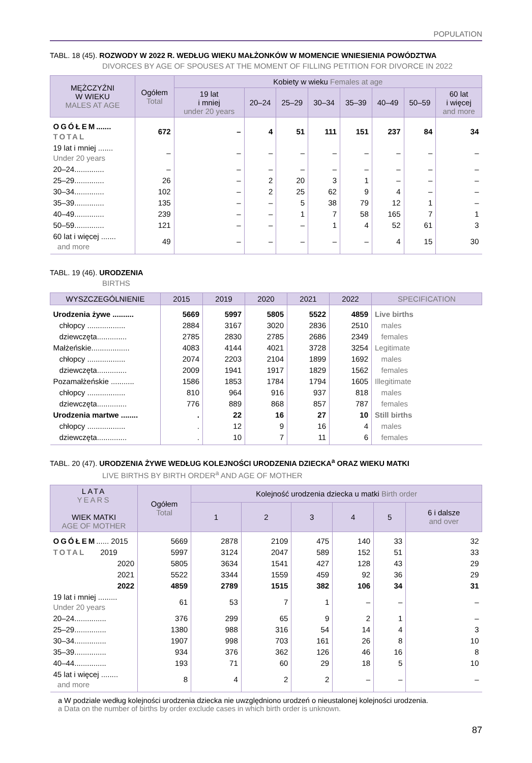POPULATION
TABL. 18 (45). ROZWODY W 2022 R. WEDŁUG WIEKU MAŁŻONKÓW W MOMENCIE WNIESIENIA POWÓDZTWA
DIVORCES BY AGE OF SPOUSES AT THE MOMENT OF FILLING PETITION FOR DIVORCE IN 2022
| MĘŻCZYŹNI W WIEKU MALES AT AGE | Ogółem Total | Kobiety w wieku Females at age | | | | | | | |
| --- | --- | --- | --- | --- | --- | --- | --- | --- | --- |
| | | 19 lat i mniej under 20 years | 20–24 | 25–29 | 30–34 | 35–39 | 40–49 | 50–59 | 60 lat i więcej and more |
| OGÓŁEM ....... TOTAL | 672 | – | 4 | 51 | 111 | 151 | 237 | 84 | 34 |
| 19 lat i mniej ....... Under 20 years | – | – | – | – | – | – | – | – | – |
| 20–24.............. | – | – | – | – | – | – | – | – | – |
| 25–29.............. | 26 | – | 2 | 20 | 3 | 1 | – | – | – |
| 30–34.............. | 102 | – | 2 | 25 | 62 | 9 | 4 | – | – |
| 35–39.............. | 135 | – | – | 5 | 38 | 79 | 12 | 1 | – |
| 40–49.............. | 239 | – | – | 1 | 7 | 58 | 165 | 7 | 1 |
| 50–59.............. | 121 | – | – | – | 1 | 4 | 52 | 61 | 3 |
| 60 lat i więcej ....... and more | 49 | – | – | – | – | – | 4 | 15 | 30 |
TABL. 19 (46). URODZENIA
BIRTHS
| WYSZCZEGÓLNIENIE | 2015 | 2019 | 2020 | 2021 | 2022 | SPECIFICATION |
| --- | --- | --- | --- | --- | --- | --- |
| Urodzenia żywe .......... | 5669 | 5997 | 5805 | 5522 | 4859 | Live births |
| chłopcy .................. | 2884 | 3167 | 3020 | 2836 | 2510 | males |
| dziewczęta.............. | 2785 | 2830 | 2785 | 2686 | 2349 | females |
| Małżeńskie.................. | 4083 | 4144 | 4021 | 3728 | 3254 | Legitimate |
| chłopcy .................. | 2074 | 2203 | 2104 | 1899 | 1692 | males |
| dziewczęta.............. | 2009 | 1941 | 1917 | 1829 | 1562 | females |
| Pozamałżeńskie ........... | 1586 | 1853 | 1784 | 1794 | 1605 | Illegitimate |
| chłopcy .................. | 810 | 964 | 916 | 937 | 818 | males |
| dziewczęta.............. | 776 | 889 | 868 | 857 | 787 | females |
| Urodzenia martwe ........ | . | 22 | 16 | 27 | 10 | Still births |
| chłopcy .................. | . | 12 | 9 | 16 | 4 | males |
| dziewczęta.............. | . | 10 | 7 | 11 | 6 | females |
TABL. 20 (47). URODZENIA ŻYWE WEDŁUG KOLEJNOŚCI URODZENIA DZIECKA<sup>a</sup> ORAZ WIEKU MATKI
LIVE BIRTHS BY BIRTH ORDER<sup>a</sup> AND AGE OF MOTHER
| LATA YEARS WIEK MATKI AGE OF MOTHER | Ogółem Total | Kolejność urodzenia dziecka u matki Birth order | | | | | |
| --- | --- | --- | --- | --- | --- | --- | --- |
| | | 1 | 2 | 3 | 4 | 5 | 6 i dalsze and over |
| OGÓŁEM ...... 2015 | 5669 | 2878 | 2109 | 475 | 140 | 33 | 32 |
| TOTAL 2019 | 5997 | 3124 | 2047 | 589 | 152 | 51 | 33 |
| 2020 | 5805 | 3634 | 1541 | 427 | 128 | 43 | 29 |
| 2021 | 5522 | 3344 | 1559 | 459 | 92 | 36 | 29 |
| 2022 | 4859 | 2789 | 1515 | 382 | 106 | 34 | 31 |
| 19 lat i mniej ......... Under 20 years | 61 | 53 | 7 | 1 | – | – | – |
| 20–24............... | 376 | 299 | 65 | 9 | 2 | 1 | – |
| 25–29............... | 1380 | 988 | 316 | 54 | 14 | 4 | 3 |
| 30–34............... | 1907 | 998 | 703 | 161 | 26 | 8 | 10 |
| 35–39............... | 934 | 376 | 362 | 126 | 46 | 16 | 8 |
| 40–44............... | 193 | 71 | 60 | 29 | 18 | 5 | 10 |
| 45 lat i więcej ........ and more | 8 | 4 | 2 | 2 | – | – | – |
a W podziale według kolejności urodzenia dziecka nie uwzględniono urodzeń o nieustalonej kolejności urodzenia.
a Data on the number of births by order exclude cases in which birth order is unknown.
87